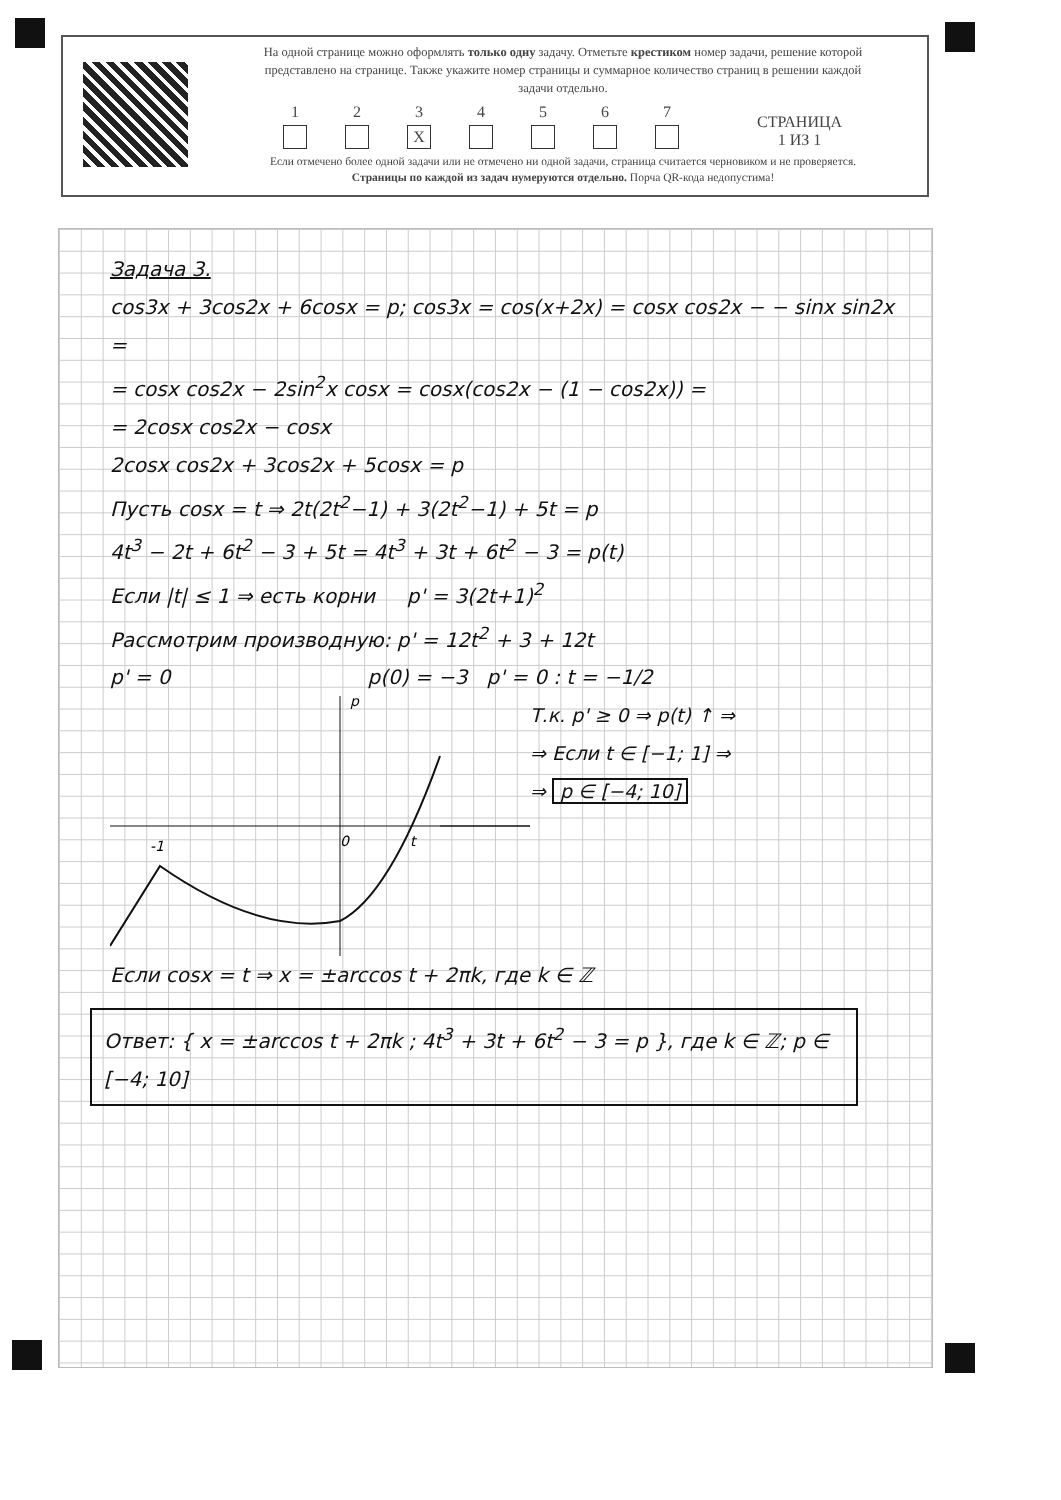На одной странице можно оформлять только одну задачу. Отметьте крестиком номер задачи, решение которой представлено на странице. Также укажите номер страницы и суммарное количество страниц в решении каждой задачи отдельно.
1
2
3
X
4
5
6
7
СТРАНИЦА
1 ИЗ 1
Если отмечено более одной задачи или не отмечено ни одной задачи, страница считается черновиком и не проверяется. Страницы по каждой из задач нумеруются отдельно. Порча QR-кода недопустима!
Задача 3.
cos3x + 3cos2x + 6cosx = p; cos3x = cos(x+2x) = cosx cos2x − − sinx sin2x =
= cosx cos2x − 2sin<sup>2</sup>x cosx = cosx(cos2x − (1 − cos2x)) =
= 2cosx cos2x − cosx
2cosx cos2x + 3cos2x + 5cosx = p
Пусть cosx = t ⇒ 2t(2t<sup>2</sup>−1) + 3(2t<sup>2</sup>−1) + 5t = p
4t<sup>3</sup> − 2t + 6t<sup>2</sup> − 3 + 5t = 4t<sup>3</sup> + 3t + 6t<sup>2</sup> − 3 = p(t)
Если |t| ≤ 1 ⇒ есть корни p' = 3(2t+1)<sup>2</sup>
Рассмотрим производную: p' = 12t<sup>2</sup> + 3 + 12t
p' = 0 p(0) = −3 p' = 0 : t = −1/2
p
t
0
-1
Т.к. p' ≥ 0 ⇒ p(t) ↑ ⇒
⇒ Если t ∈ [−1; 1] ⇒
⇒ p ∈ [−4; 10]
Если cosx = t ⇒ x = ±arccos t + 2πk, где k ∈ ℤ
Ответ: { x = ±arccos t + 2πk ; 4t<sup>3</sup> + 3t + 6t<sup>2</sup> − 3 = p }, где k ∈ ℤ; p ∈ [−4; 10]